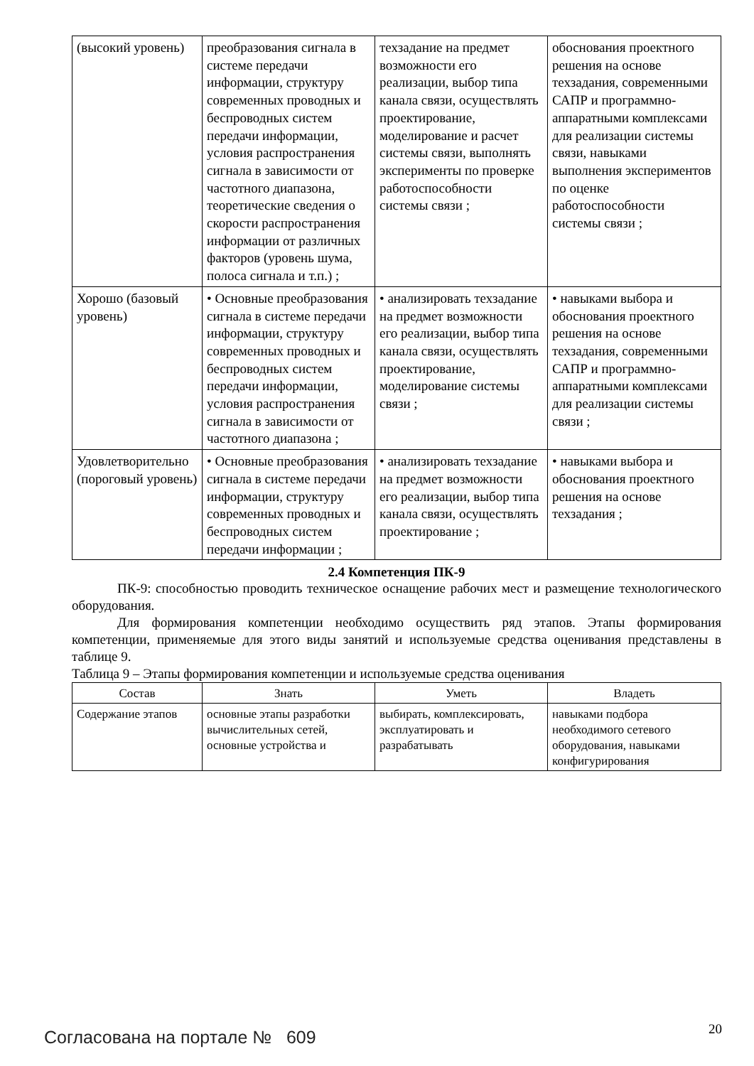| (высокий уровень) | преобразования сигнала в системе передачи информации, структуру современных проводных и беспроводных систем передачи информации, условия распространения сигнала в зависимости от частотного диапазона, теоретические сведения о скорости распространения информации от различных факторов (уровень шума, полоса сигнала и т.п.) ; | техзадание на предмет возможности его реализации, выбор типа канала связи, осуществлять проектирование, моделирование и расчет системы связи, выполнять эксперименты по проверке работоспособности системы связи ; | обоснования проектного решения на основе техзадания, современными САПР и программно-аппаратными комплексами для реализации системы связи, навыками выполнения экспериментов по оценке работоспособности системы связи ; |
| Хорошо (базовый уровень) | • Основные преобразования сигнала в системе передачи информации, структуру современных проводных и беспроводных систем передачи информации, условия распространения сигнала в зависимости от частотного диапазона ; | • анализировать техзадание на предмет возможности его реализации, выбор типа канала связи, осуществлять проектирование, моделирование системы связи ; | • навыками выбора и обоснования проектного решения на основе техзадания, современными САПР и программно-аппаратными комплексами для реализации системы связи ; |
| Удовлетворительно (пороговый уровень) | • Основные преобразования сигнала в системе передачи информации, структуру современных проводных и беспроводных систем передачи информации ; | • анализировать техзадание на предмет возможности его реализации, выбор типа канала связи, осуществлять проектирование ; | • навыками выбора и обоснования проектного решения на основе техзадания ; |
2.4 Компетенция ПК-9
ПК-9: способностью проводить техническое оснащение рабочих мест и размещение технологического оборудования.
Для формирования компетенции необходимо осуществить ряд этапов. Этапы формирования компетенции, применяемые для этого виды занятий и используемые средства оценивания представлены в таблице 9.
Таблица 9 – Этапы формирования компетенции и используемые средства оценивания
| Состав | Знать | Уметь | Владеть |
| --- | --- | --- | --- |
| Содержание этапов | основные этапы разработки вычислительных сетей, основные устройства и | выбирать, комплексировать, эксплуатировать и разрабатывать | навыками подбора необходимого сетевого оборудования, навыками конфигурирования |
Согласована на портале № 609 20